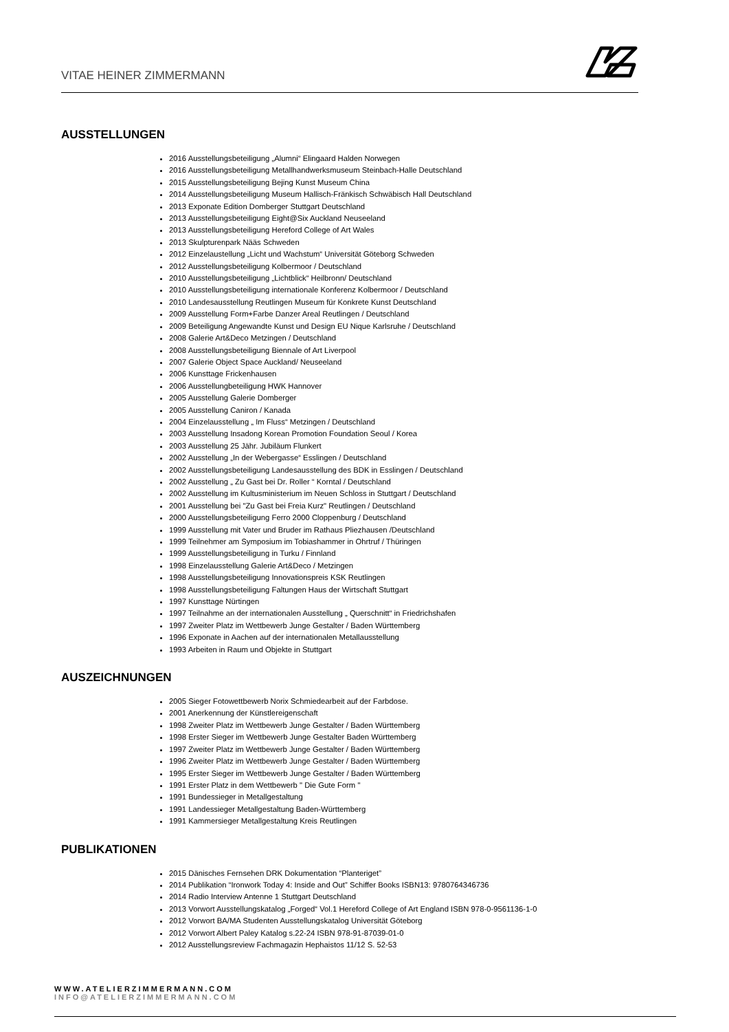VITAE HEINER ZIMMERMANN
AUSSTELLUNGEN
2016 Ausstellungsbeteiligung „Alumni“ Elingaard Halden Norwegen
2016 Ausstellungsbeteiligung Metallhandwerksmuseum Steinbach-Halle Deutschland
2015 Ausstellungsbeteiligung Bejing Kunst Museum China
2014 Ausstellungsbeteiligung Museum Hallisch-Fränkisch Schwäbisch Hall Deutschland
2013 Exponate Edition Domberger Stuttgart Deutschland
2013 Ausstellungsbeteiligung Eight@Six Auckland Neuseeland
2013 Ausstellungsbeteiligung Hereford College of Art Wales
2013 Skulpturenpark Nääs Schweden
2012 Einzelaustellung „Licht und Wachstum“ Universität Göteborg Schweden
2012 Ausstellungsbeteiligung Kolbermoor / Deutschland
2010 Ausstellungsbeteiligung „Lichtblick“ Heilbronn/ Deutschland
2010 Ausstellungsbeteiligung internationale Konferenz Kolbermoor / Deutschland
2010 Landesausstellung Reutlingen Museum für Konkrete Kunst Deutschland
2009 Ausstellung Form+Farbe Danzer Areal Reutlingen / Deutschland
2009 Beteiligung Angewandte Kunst und Design EU Nique Karlsruhe / Deutschland
2008 Galerie Art&Deco Metzingen / Deutschland
2008 Ausstellungsbeteiligung Biennale of Art Liverpool
2007 Galerie Object Space Auckland/ Neuseeland
2006 Kunsttage Frickenhausen
2006 Ausstellungbeteiligung HWK Hannover
2005 Ausstellung Galerie Domberger
2005 Ausstellung Caniron / Kanada
2004 Einzelausstellung „ Im Fluss“ Metzingen / Deutschland
2003 Ausstellung Insadong Korean Promotion Foundation Seoul / Korea
2003 Ausstellung 25 Jähr. Jubiläum Flunkert
2002 Ausstellung „In der Webergasse“ Esslingen / Deutschland
2002 Ausstellungsbeteiligung Landesausstellung des BDK in Esslingen / Deutschland
2002 Ausstellung „ Zu Gast bei Dr. Roller “ Korntal / Deutschland
2002 Ausstellung im Kultusministerium im Neuen Schloss in Stuttgart / Deutschland
2001 Ausstellung bei "Zu Gast bei Freia Kurz" Reutlingen / Deutschland
2000 Ausstellungsbeteiligung Ferro 2000 Cloppenburg / Deutschland
1999 Ausstellung mit Vater und Bruder im Rathaus Pliezhausen /Deutschland
1999 Teilnehmer am Symposium im Tobiashammer in Ohrtruf / Thüringen
1999 Ausstellungsbeteiligung in Turku / Finnland
1998 Einzelausstellung Galerie Art&Deco / Metzingen
1998 Ausstellungsbeteiligung Innovationspreis KSK Reutlingen
1998 Ausstellungsbeteiligung Faltungen Haus der Wirtschaft Stuttgart
1997 Kunsttage Nürtingen
1997 Teilnahme an der internationalen Ausstellung „ Querschnitt“ in Friedrichshafen
1997 Zweiter Platz im Wettbewerb Junge Gestalter / Baden Württemberg
1996 Exponate in Aachen auf der internationalen Metallausstellung
1993 Arbeiten in Raum und Objekte in Stuttgart
AUSZEICHNUNGEN
2005 Sieger Fotowettbewerb Norix Schmiedearbeit auf der Farbdose.
2001 Anerkennung der Künstlereigenschaft
1998 Zweiter Platz im Wettbewerb Junge Gestalter / Baden Württemberg
1998 Erster Sieger im Wettbewerb Junge Gestalter Baden Württemberg
1997 Zweiter Platz im Wettbewerb Junge Gestalter / Baden Württemberg
1996 Zweiter Platz im Wettbewerb Junge Gestalter / Baden Württemberg
1995 Erster Sieger im Wettbewerb Junge Gestalter / Baden Württemberg
1991 Erster Platz in dem Wettbewerb " Die Gute Form "
1991 Bundessieger in Metallgestaltung
1991 Landessieger Metallgestaltung Baden-Württemberg
1991 Kammersieger Metallgestaltung Kreis Reutlingen
PUBLIKATIONEN
2015 Dänisches Fernsehen DRK Dokumentation “Planteriget”
2014 Publikation “Ironwork Today 4: Inside and Out” Schiffer Books ISBN13: 9780764346736
2014 Radio Interview Antenne 1 Stuttgart Deutschland
2013 Vorwort Ausstellungskatalog „Forged“ Vol.1 Hereford College of Art England ISBN 978-0-9561136-1-0
2012 Vorwort BA/MA Studenten Ausstellungskatalog Universität Göteborg
2012 Vorwort Albert Paley Katalog s.22-24 ISBN 978-91-87039-01-0
2012 Ausstellungsreview Fachmagazin Hephaistos 11/12 S. 52-53
WWW.ATELIERZIMMERMANN.COM
INFO@ATELIERZIMMERMANN.COM